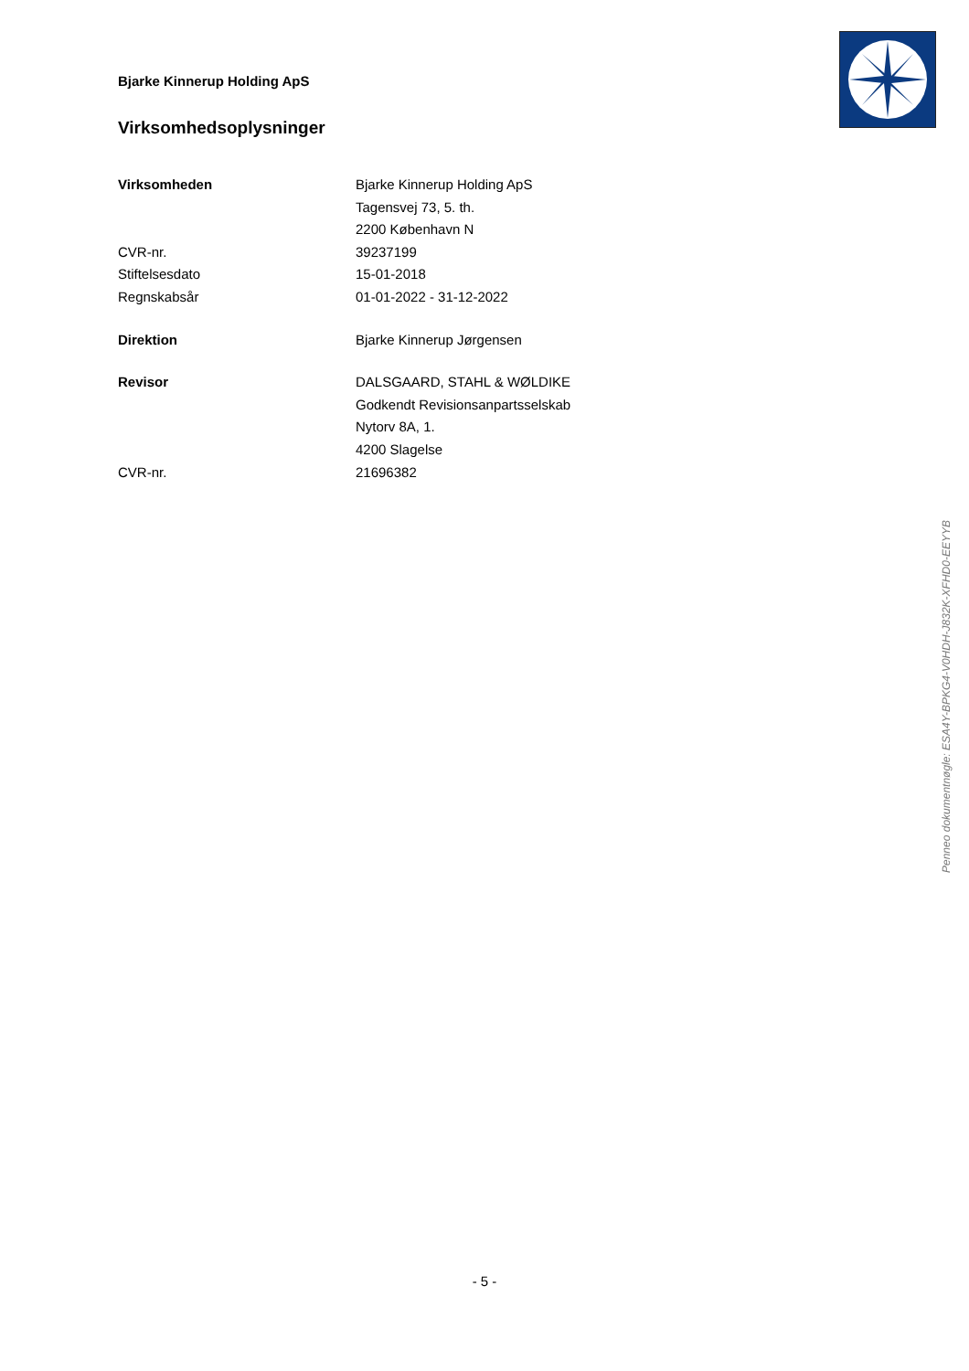Bjarke Kinnerup Holding ApS
Virksomhedsoplysninger
| Virksomheden | Bjarke Kinnerup Holding ApS |
| | Tagensvej 73, 5. th. |
| | 2200 København N |
| CVR-nr. | 39237199 |
| Stiftelsesdato | 15-01-2018 |
| Regnskabsår | 01-01-2022 - 31-12-2022 |
| Direktion | Bjarke Kinnerup Jørgensen |
| Revisor | DALSGAARD, STAHL & WØLDIKE |
| | Godkendt Revisionsanpartsselskab |
| | Nytorv 8A, 1. |
| | 4200 Slagelse |
| CVR-nr. | 21696382 |
Penneo dokumentnøgle: ESA4Y-BPKG4-V0HDH-J832K-XFHD0-EEYYB
- 5 -